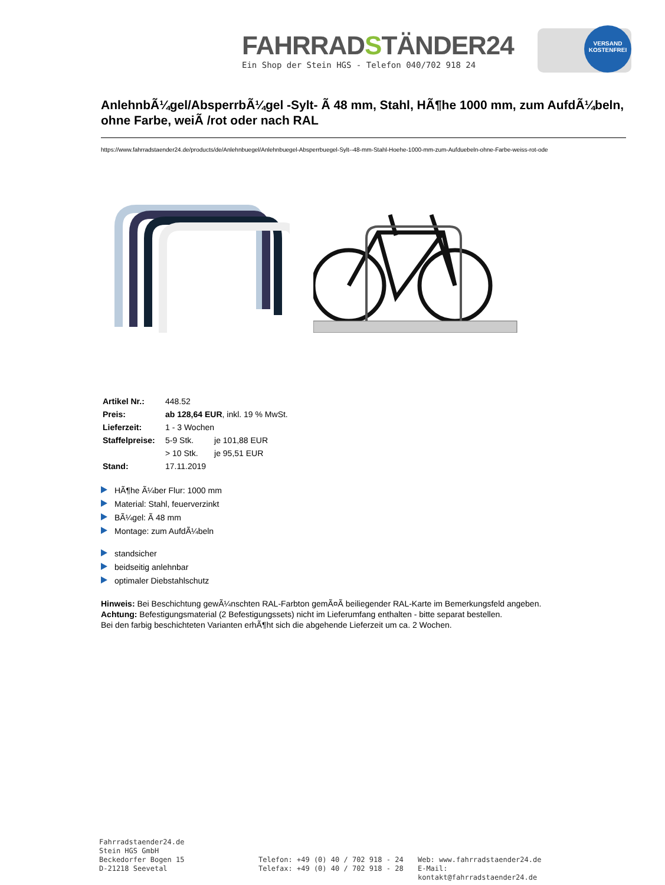FAHRRADSTÄNDER24
Ein Shop der Stein HGS - Telefon 040/702 918 24
VERSAND KOSTENFREI
AnlehnbÃ¼gel/AbsperrbÃ¼gel -Sylt- Ã 48 mm, Stahl, HÃ¶he 1000 mm, zum AufdÃ¼beln, ohne Farbe, weiÃ /rot oder nach RAL
https://www.fahrradstaender24.de/products/de/Anlehnbuegel/Anlehnbuegel-Absperrbuegel-Sylt--48-mm-Stahl-Hoehe-1000-mm-zum-Aufduebeln-ohne-Farbe-weiss-rot-ode
| Artikel Nr.: | 448.52 | |
| Preis: | ab 128,64 EUR , inkl. 19 % MwSt. | |
| Lieferzeit: | 1 - 3 Wochen | |
| Staffelpreise: | 5-9 Stk. | je 101,88 EUR |
| | > 10 Stk. | je 95,51 EUR |
| Stand: | 17.11.2019 | |
HÃ¶he Ã¼ber Flur: 1000 mm
Material: Stahl, feuerverzinkt
BÃ¼gel: Ã 48 mm
Montage: zum AufdÃ¼beln
standsicher
beidseitig anlehnbar
optimaler Diebstahlschutz
Hinweis: Bei Beschichtung gewÃ¼nschten RAL-Farbton gemÃ¤Ã beiliegender RAL-Karte im Bemerkungsfeld angeben.
Achtung: Befestigungsmaterial (2 Befestigungssets) nicht im Lieferumfang enthalten - bitte separat bestellen.
Bei den farbig beschichteten Varianten erhÃ¶ht sich die abgehende Lieferzeit um ca. 2 Wochen.
Fahrradstaender24.de
Stein HGS GmbH
Beckedorfer Bogen 15
D-21218 Seevetal
Telefon: +49 (0) 40 / 702 918 - 24
Telefax: +49 (0) 40 / 702 918 - 28
Web: www.fahrradstaender24.de
E-Mail: kontakt@fahrradstaender24.de